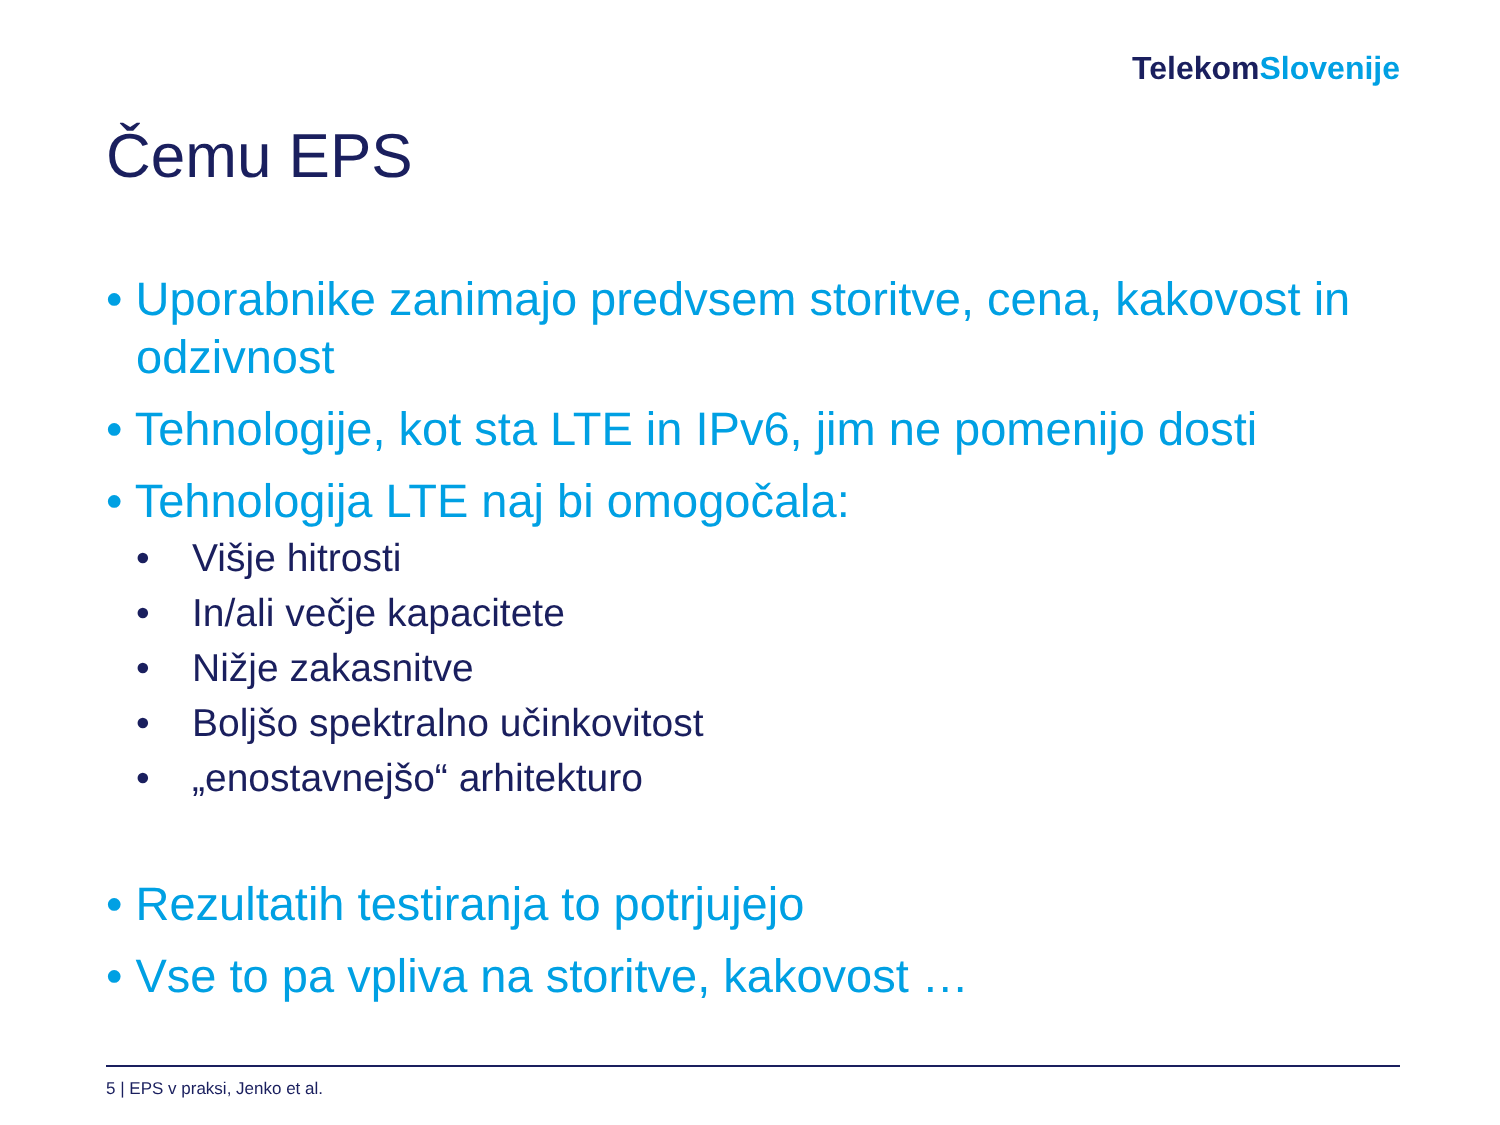Telekom Slovenije
Čemu EPS
• Uporabnike zanimajo predvsem storitve, cena, kakovost in odzivnost
• Tehnologije, kot sta LTE in IPv6, jim ne pomenijo dosti
• Tehnologija LTE naj bi omogočala:
• Višje hitrosti
• In/ali večje kapacitete
• Nižje zakasnitve
• Boljšo spektralno učinkovitost
• „enostavnejšo“ arhitekturo
• Rezultatih testiranja to potrjujejo
• Vse to pa vpliva na storitve, kakovost …
5 | EPS v praksi, Jenko et al.